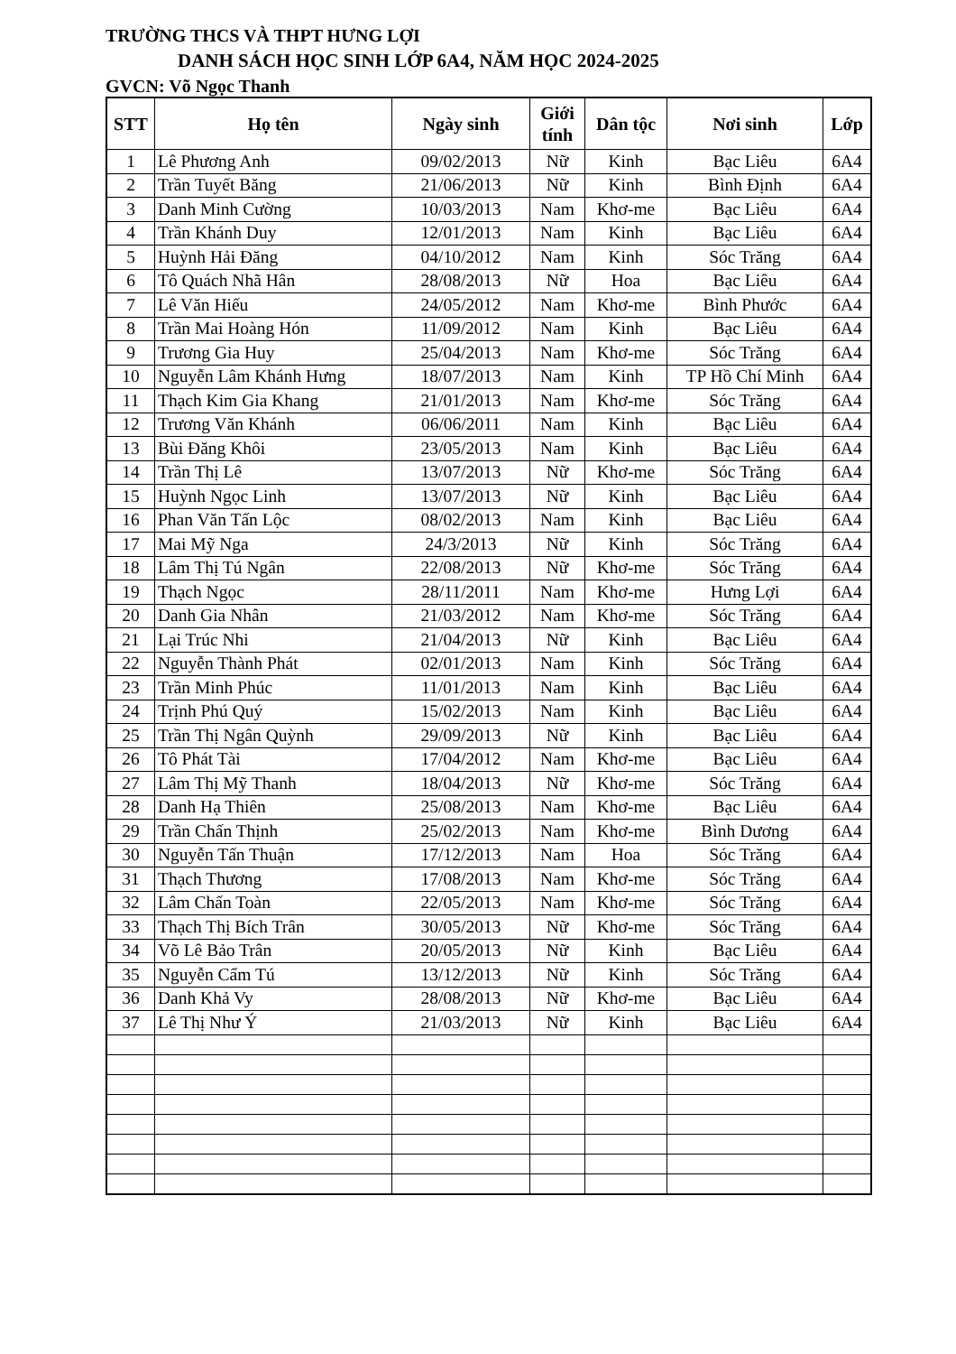TRƯỜNG THCS VÀ THPT HƯNG LỢI
DANH SÁCH HỌC SINH LỚP 6A4, NĂM HỌC 2024-2025
GVCN: Võ Ngọc Thanh
| STT | Họ tên | Ngày sinh | Giới tính | Dân tộc | Nơi sinh | Lớp |
| --- | --- | --- | --- | --- | --- | --- |
| 1 | Lê Phương Anh | 09/02/2013 | Nữ | Kinh | Bạc Liêu | 6A4 |
| 2 | Trần Tuyết Băng | 21/06/2013 | Nữ | Kinh | Bình Định | 6A4 |
| 3 | Danh Minh Cường | 10/03/2013 | Nam | Khơ-me | Bạc Liêu | 6A4 |
| 4 | Trần Khánh Duy | 12/01/2013 | Nam | Kinh | Bạc Liêu | 6A4 |
| 5 | Huỳnh Hải Đăng | 04/10/2012 | Nam | Kinh | Sóc Trăng | 6A4 |
| 6 | Tô Quách Nhã Hân | 28/08/2013 | Nữ | Hoa | Bạc Liêu | 6A4 |
| 7 | Lê Văn Hiếu | 24/05/2012 | Nam | Khơ-me | Bình Phước | 6A4 |
| 8 | Trần Mai Hoàng Hón | 11/09/2012 | Nam | Kinh | Bạc Liêu | 6A4 |
| 9 | Trương Gia Huy | 25/04/2013 | Nam | Khơ-me | Sóc Trăng | 6A4 |
| 10 | Nguyễn Lâm Khánh Hưng | 18/07/2013 | Nam | Kinh | TP Hồ Chí Minh | 6A4 |
| 11 | Thạch Kim Gia Khang | 21/01/2013 | Nam | Khơ-me | Sóc Trăng | 6A4 |
| 12 | Trương Văn Khánh | 06/06/2011 | Nam | Kinh | Bạc Liêu | 6A4 |
| 13 | Bùi Đăng Khôi | 23/05/2013 | Nam | Kinh | Bạc Liêu | 6A4 |
| 14 | Trần Thị Lê | 13/07/2013 | Nữ | Khơ-me | Sóc Trăng | 6A4 |
| 15 | Huỳnh Ngọc Linh | 13/07/2013 | Nữ | Kinh | Bạc Liêu | 6A4 |
| 16 | Phan Văn Tấn Lộc | 08/02/2013 | Nam | Kinh | Bạc Liêu | 6A4 |
| 17 | Mai Mỹ Nga | 24/3/2013 | Nữ | Kinh | Sóc Trăng | 6A4 |
| 18 | Lâm Thị Tú Ngân | 22/08/2013 | Nữ | Khơ-me | Sóc Trăng | 6A4 |
| 19 | Thạch Ngọc | 28/11/2011 | Nam | Khơ-me | Hưng Lợi | 6A4 |
| 20 | Danh Gia Nhân | 21/03/2012 | Nam | Khơ-me | Sóc Trăng | 6A4 |
| 21 | Lại Trúc Nhi | 21/04/2013 | Nữ | Kinh | Bạc Liêu | 6A4 |
| 22 | Nguyễn Thành Phát | 02/01/2013 | Nam | Kinh | Sóc Trăng | 6A4 |
| 23 | Trần Minh Phúc | 11/01/2013 | Nam | Kinh | Bạc Liêu | 6A4 |
| 24 | Trịnh Phú Quý | 15/02/2013 | Nam | Kinh | Bạc Liêu | 6A4 |
| 25 | Trần Thị Ngân Quỳnh | 29/09/2013 | Nữ | Kinh | Bạc Liêu | 6A4 |
| 26 | Tô Phát Tài | 17/04/2012 | Nam | Khơ-me | Bạc Liêu | 6A4 |
| 27 | Lâm Thị Mỹ Thanh | 18/04/2013 | Nữ | Khơ-me | Sóc Trăng | 6A4 |
| 28 | Danh Hạ Thiên | 25/08/2013 | Nam | Khơ-me | Bạc Liêu | 6A4 |
| 29 | Trần Chấn Thịnh | 25/02/2013 | Nam | Khơ-me | Bình Dương | 6A4 |
| 30 | Nguyễn Tấn Thuận | 17/12/2013 | Nam | Hoa | Sóc Trăng | 6A4 |
| 31 | Thạch Thương | 17/08/2013 | Nam | Khơ-me | Sóc Trăng | 6A4 |
| 32 | Lâm Chấn Toàn | 22/05/2013 | Nam | Khơ-me | Sóc Trăng | 6A4 |
| 33 | Thạch Thị Bích Trân | 30/05/2013 | Nữ | Khơ-me | Sóc Trăng | 6A4 |
| 34 | Võ Lê Bảo Trân | 20/05/2013 | Nữ | Kinh | Bạc Liêu | 6A4 |
| 35 | Nguyễn Cẩm Tú | 13/12/2013 | Nữ | Kinh | Sóc Trăng | 6A4 |
| 36 | Danh Khả Vy | 28/08/2013 | Nữ | Khơ-me | Bạc Liêu | 6A4 |
| 37 | Lê Thị Như Ý | 21/03/2013 | Nữ | Kinh | Bạc Liêu | 6A4 |